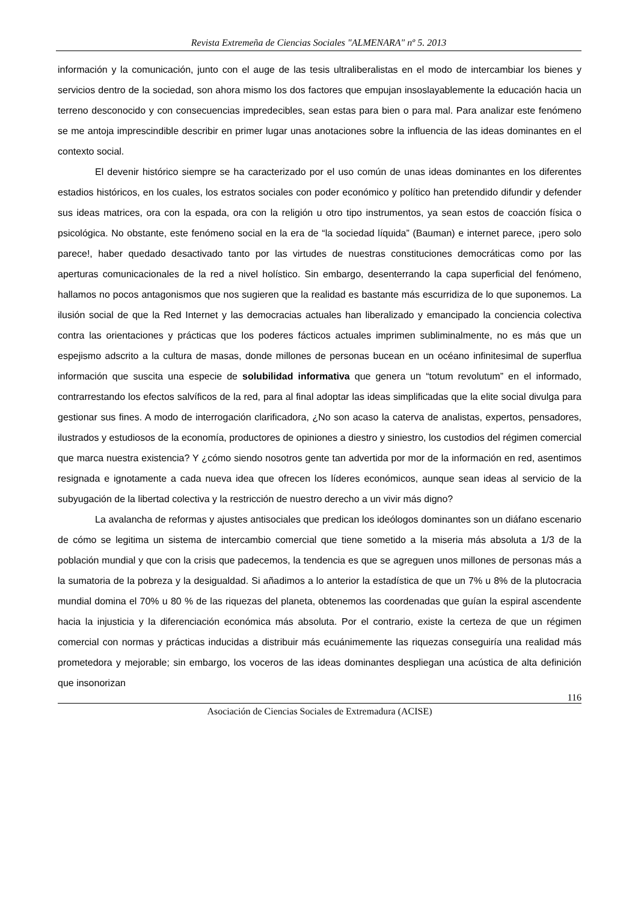Revista Extremeña de Ciencias Sociales "ALMENARA" nº 5. 2013
información y la comunicación, junto con el auge de las tesis ultraliberalistas en el modo de intercambiar los bienes y servicios dentro de la sociedad, son ahora mismo los dos factores que empujan insoslayablemente la educación hacia un terreno desconocido y con consecuencias impredecibles, sean estas para bien o para mal. Para analizar este fenómeno se me antoja imprescindible describir en primer lugar unas anotaciones sobre la influencia de las ideas dominantes en el contexto social.
El devenir histórico siempre se ha caracterizado por el uso común de unas ideas dominantes en los diferentes estadios históricos, en los cuales, los estratos sociales con poder económico y político han pretendido difundir y defender sus ideas matrices, ora con la espada, ora con la religión u otro tipo instrumentos, ya sean estos de coacción física o psicológica. No obstante, este fenómeno social en la era de “la sociedad líquida” (Bauman) e internet parece, ¡pero solo parece!, haber quedado desactivado tanto por las virtudes de nuestras constituciones democráticas como por las aperturas comunicacionales de la red a nivel holístico. Sin embargo, desenterrando la capa superficial del fenómeno, hallamos no pocos antagonismos que nos sugieren que la realidad es bastante más escurridiza de lo que suponemos. La ilusión social de que la Red Internet y las democracias actuales han liberalizado y emancipado la conciencia colectiva contra las orientaciones y prácticas que los poderes fácticos actuales imprimen subliminalmente, no es más que un espejismo adscrito a la cultura de masas, donde millones de personas bucean en un océano infinitesimal de superflua información que suscita una especie de solubilidad informativa que genera un “totum revolutum” en el informado, contrarrestando los efectos salvíficos de la red, para al final adoptar las ideas simplificadas que la elite social divulga para gestionar sus fines. A modo de interrogación clarificadora, ¿No son acaso la caterva de analistas, expertos, pensadores, ilustrados y estudiosos de la economía, productores de opiniones a diestro y siniestro, los custodios del régimen comercial que marca nuestra existencia? Y ¿cómo siendo nosotros gente tan advertida por mor de la información en red, asentimos resignada e ignotamente a cada nueva idea que ofrecen los líderes económicos, aunque sean ideas al servicio de la subyugación de la libertad colectiva y la restricción de nuestro derecho a un vivir más digno?
La avalancha de reformas y ajustes antisociales que predican los ideólogos dominantes son un diáfano escenario de cómo se legitima un sistema de intercambio comercial que tiene sometido a la miseria más absoluta a 1/3 de la población mundial y que con la crisis que padecemos, la tendencia es que se agreguen unos millones de personas más a la sumatoria de la pobreza y la desigualdad. Si añadimos a lo anterior la estadística de que un 7% u 8% de la plutocracia mundial domina el 70% u 80 % de las riquezas del planeta, obtenemos las coordenadas que guían la espiral ascendente hacia la injusticia y la diferenciación económica más absoluta. Por el contrario, existe la certeza de que un régimen comercial con normas y prácticas inducidas a distribuir más ecuánimemente las riquezas conseguiría una realidad más prometedora y mejorable; sin embargo, los voceros de las ideas dominantes despliegan una acústica de alta definición que insonorizan
116
Asociación de Ciencias Sociales de Extremadura (ACISE)